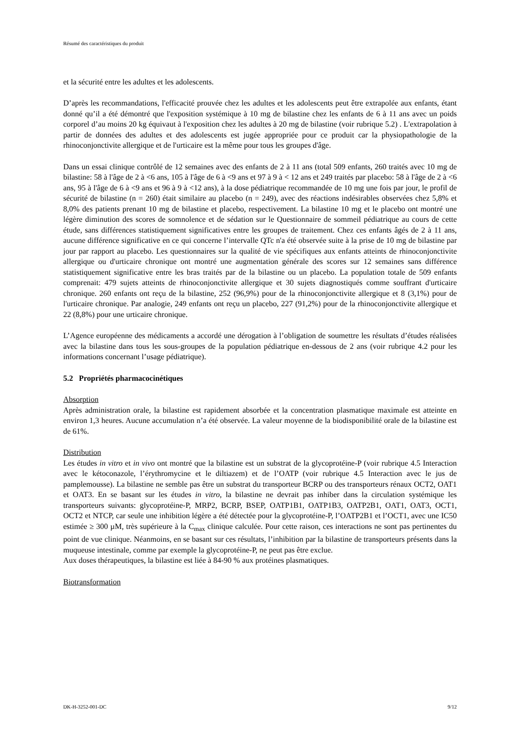Résumé des caractéristiques du produit
et la sécurité entre les adultes et les adolescents.
D’après les recommandations, l'efficacité prouvée chez les adultes et les adolescents peut être extrapolée aux enfants, étant donné qu’il a été démontré que l'exposition systémique à 10 mg de bilastine chez les enfants de 6 à 11 ans avec un poids corporel d’au moins 20 kg équivaut à l'exposition chez les adultes à 20 mg de bilastine (voir rubrique 5.2) . L'extrapolation à partir de données des adultes et des adolescents est jugée appropriée pour ce produit car la physiopathologie de la rhinoconjonctivite allergique et de l'urticaire est la même pour tous les groupes d'âge.
Dans un essai clinique contrôlé de 12 semaines avec des enfants de 2 à 11 ans (total 509 enfants, 260 traités avec 10 mg de bilastine: 58 à l'âge de 2 à <6 ans, 105 à l'âge de 6 à <9 ans et 97 à 9 à < 12 ans et 249 traités par placebo: 58 à l'âge de 2 à <6 ans, 95 à l'âge de 6 à <9 ans et 96 à 9 à <12 ans), à la dose pédiatrique recommandée de 10 mg une fois par jour, le profil de sécurité de bilastine (n = 260) était similaire au placebo (n = 249), avec des réactions indésirables observées chez 5,8% et 8,0% des patients prenant 10 mg de bilastine et placebo, respectivement. La bilastine 10 mg et le placebo ont montré une légère diminution des scores de somnolence et de sédation sur le Questionnaire de sommeil pédiatrique au cours de cette étude, sans différences statistiquement significatives entre les groupes de traitement. Chez ces enfants âgés de 2 à 11 ans, aucune différence significative en ce qui concerne l’intervalle QTc n'a été observée suite à la prise de 10 mg de bilastine par jour par rapport au placebo. Les questionnaires sur la qualité de vie spécifiques aux enfants atteints de rhinoconjonctivite allergique ou d'urticaire chronique ont montré une augmentation générale des scores sur 12 semaines sans différence statistiquement significative entre les bras traités par de la bilastine ou un placebo. La population totale de 509 enfants comprenait: 479 sujets atteints de rhinoconjonctivite allergique et 30 sujets diagnostiqués comme souffrant d'urticaire chronique. 260 enfants ont reçu de la bilastine, 252 (96,9%) pour de la rhinoconjonctivite allergique et 8 (3,1%) pour de l'urticaire chronique. Par analogie, 249 enfants ont reçu un placebo, 227 (91,2%) pour de la rhinoconjonctivite allergique et 22 (8,8%) pour une urticaire chronique.
L’Agence européenne des médicaments a accordé une dérogation à l’obligation de soumettre les résultats d’études réalisées avec la bilastine dans tous les sous-groupes de la population pédiatrique en-dessous de 2 ans (voir rubrique 4.2 pour les informations concernant l’usage pédiatrique).
5.2 Propriétés pharmacocinétiques
Absorption
Après administration orale, la bilastine est rapidement absorbée et la concentration plasmatique maximale est atteinte en environ 1,3 heures. Aucune accumulation n’a été observée. La valeur moyenne de la biodisponibilité orale de la bilastine est de 61%.
Distribution
Les études in vitro et in vivo ont montré que la bilastine est un substrat de la glycoprotéine-P (voir rubrique 4.5 Interaction avec le kétoconazole, l’érythromycine et le diltiazem) et de l’OATP (voir rubrique 4.5 Interaction avec le jus de pamplemousse). La bilastine ne semble pas être un substrat du transporteur BCRP ou des transporteurs rénaux OCT2, OAT1 et OAT3. En se basant sur les études in vitro, la bilastine ne devrait pas inhiber dans la circulation systémique les transporteurs suivants: glycoprotéine-P, MRP2, BCRP, BSEP, OATP1B1, OATP1B3, OATP2B1, OAT1, OAT3, OCT1, OCT2 et NTCP, car seule une inhibition légère a été détectée pour la glycoprotéine-P, l’OATP2B1 et l’OCT1, avec une IC50 estimée ≥ 300 µM, très supérieure à la C<sub>max</sub> clinique calculée. Pour cette raison, ces interactions ne sont pas pertinentes du point de vue clinique. Néanmoins, en se basant sur ces résultats, l’inhibition par la bilastine de transporteurs présents dans la muqueuse intestinale, comme par exemple la glycoprotéine-P, ne peut pas être exclue.
Aux doses thérapeutiques, la bilastine est liée à 84-90 % aux protéines plasmatiques.
Biotransformation
DK-H-3252-001-DC 9/12